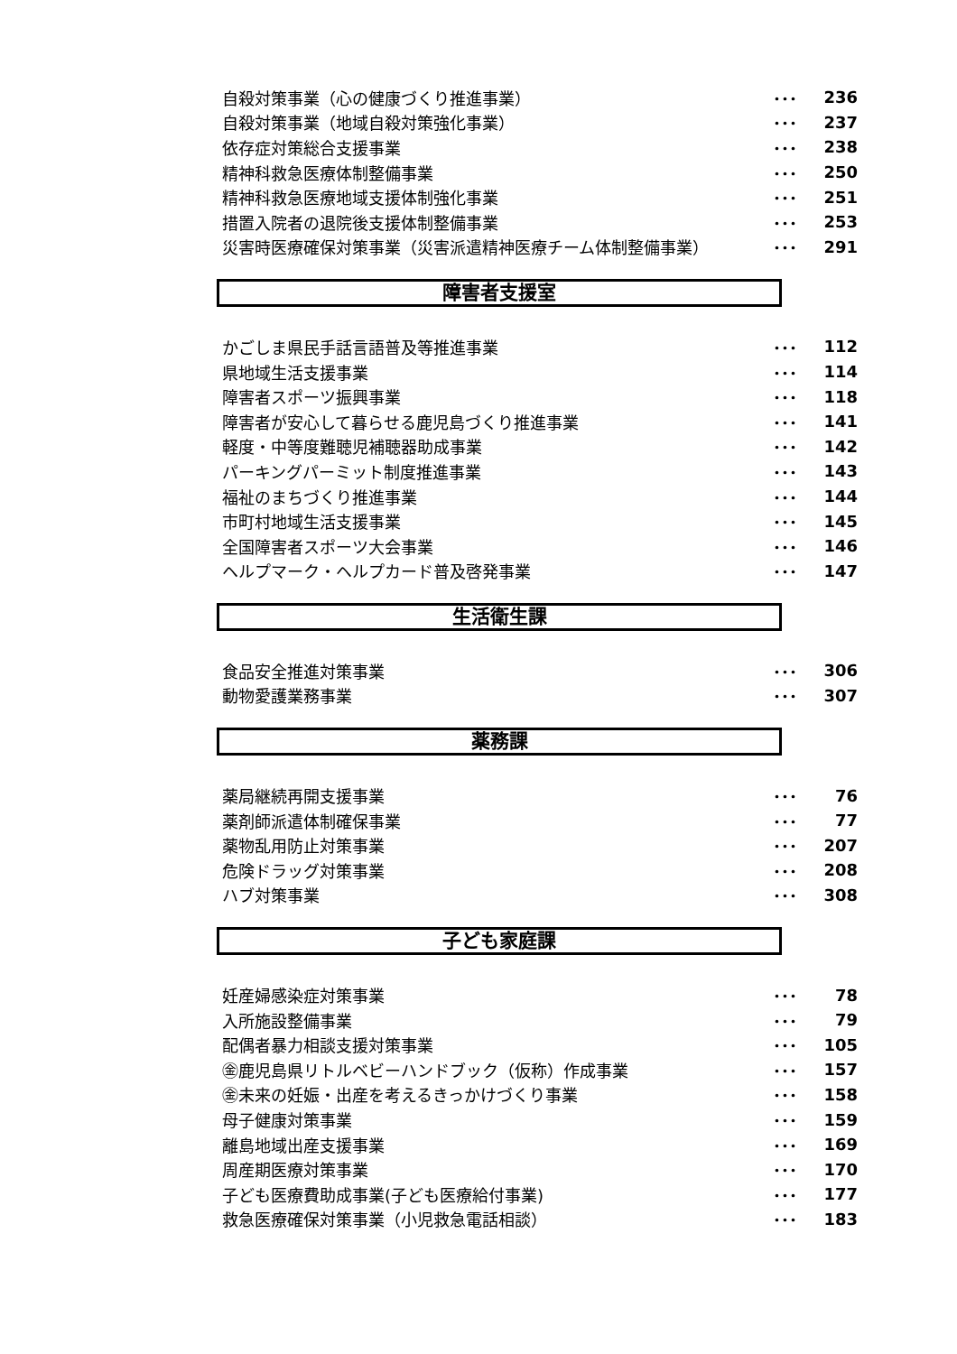| 自殺対策事業（心の健康づくり推進事業） | ･･･ | 236 |
| 自殺対策事業（地域自殺対策強化事業） | ･･･ | 237 |
| 依存症対策総合支援事業 | ･･･ | 238 |
| 精神科救急医療体制整備事業 | ･･･ | 250 |
| 精神科救急医療地域支援体制強化事業 | ･･･ | 251 |
| 措置入院者の退院後支援体制整備事業 | ･･･ | 253 |
| 災害時医療確保対策事業（災害派遣精神医療チーム体制整備事業） | ･･･ | 291 |
障害者支援室
| かごしま県民手話言語普及等推進事業 | ･･･ | 112 |
| 県地域生活支援事業 | ･･･ | 114 |
| 障害者スポーツ振興事業 | ･･･ | 118 |
| 障害者が安心して暮らせる鹿児島づくり推進事業 | ･･･ | 141 |
| 軽度・中等度難聴児補聴器助成事業 | ･･･ | 142 |
| パーキングパーミット制度推進事業 | ･･･ | 143 |
| 福祉のまちづくり推進事業 | ･･･ | 144 |
| 市町村地域生活支援事業 | ･･･ | 145 |
| 全国障害者スポーツ大会事業 | ･･･ | 146 |
| ヘルプマーク・ヘルプカード普及啓発事業 | ･･･ | 147 |
生活衛生課
| 食品安全推進対策事業 | ･･･ | 306 |
| 動物愛護業務事業 | ･･･ | 307 |
薬務課
| 薬局継続再開支援事業 | ･･･ | 76 |
| 薬剤師派遣体制確保事業 | ･･･ | 77 |
| 薬物乱用防止対策事業 | ･･･ | 207 |
| 危険ドラッグ対策事業 | ･･･ | 208 |
| ハブ対策事業 | ･･･ | 308 |
子ども家庭課
| 妊産婦感染症対策事業 | ･･･ | 78 |
| 入所施設整備事業 | ･･･ | 79 |
| 配偶者暴力相談支援対策事業 | ･･･ | 105 |
| ㊎鹿児島県リトルベビーハンドブック（仮称）作成事業 | ･･･ | 157 |
| ㊎未来の妊娠・出産を考えるきっかけづくり事業 | ･･･ | 158 |
| 母子健康対策事業 | ･･･ | 159 |
| 離島地域出産支援事業 | ･･･ | 169 |
| 周産期医療対策事業 | ･･･ | 170 |
| 子ども医療費助成事業(子ども医療給付事業) | ･･･ | 177 |
| 救急医療確保対策事業（小児救急電話相談） | ･･･ | 183 |